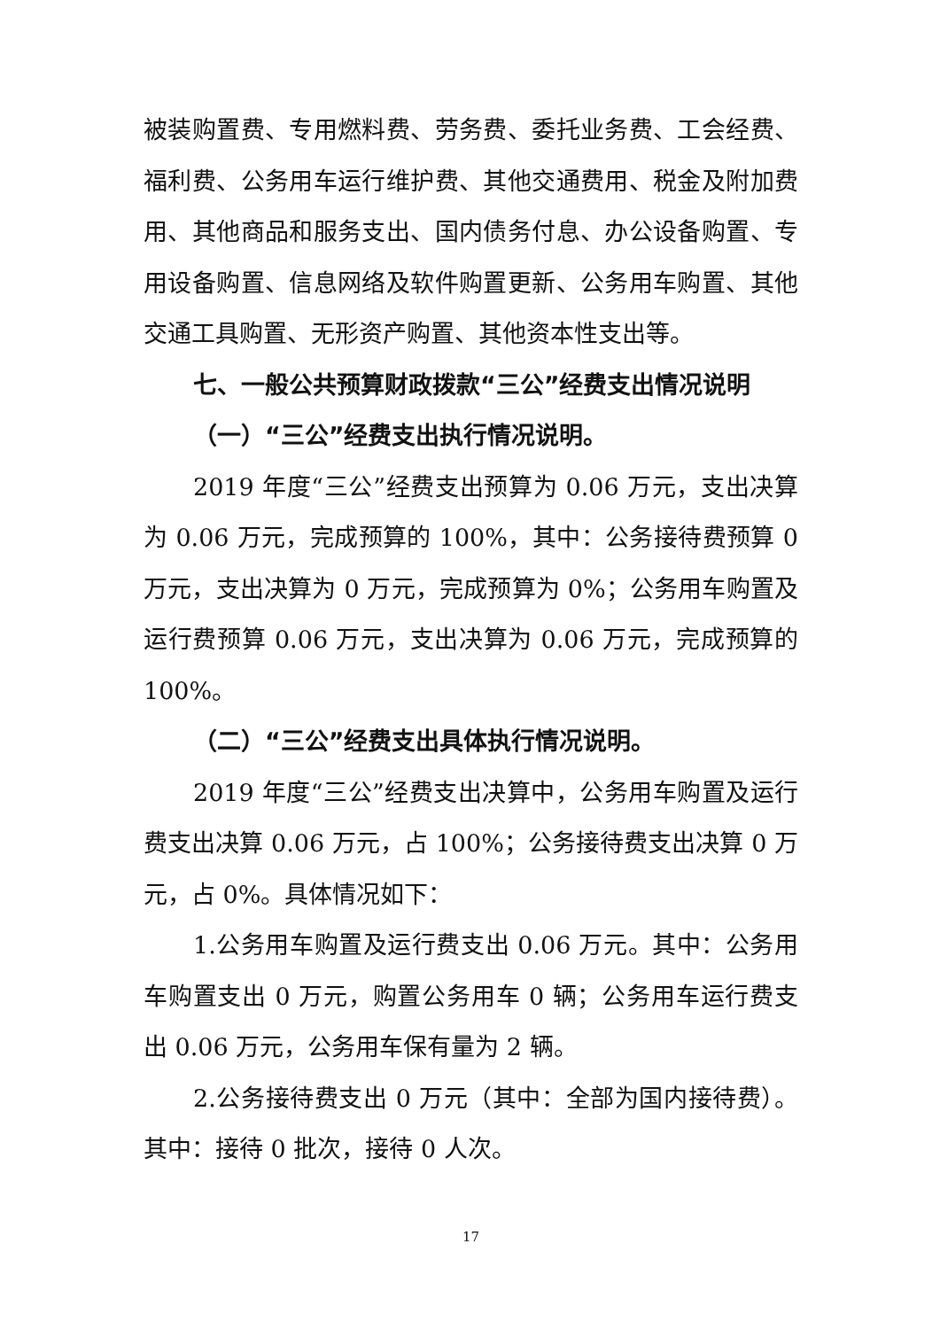被装购置费、专用燃料费、劳务费、委托业务费、工会经费、福利费、公务用车运行维护费、其他交通费用、税金及附加费用、其他商品和服务支出、国内债务付息、办公设备购置、专用设备购置、信息网络及软件购置更新、公务用车购置、其他交通工具购置、无形资产购置、其他资本性支出等。
七、一般公共预算财政拨款“三公”经费支出情况说明
（一）“三公”经费支出执行情况说明。
2019 年度“三公”经费支出预算为 0.06 万元，支出决算为 0.06 万元，完成预算的 100%，其中：公务接待费预算 0 万元，支出决算为 0 万元，完成预算为 0%；公务用车购置及运行费预算 0.06 万元，支出决算为 0.06 万元，完成预算的 100%。
（二）“三公”经费支出具体执行情况说明。
2019 年度“三公”经费支出决算中，公务用车购置及运行费支出决算 0.06 万元，占 100%；公务接待费支出决算 0 万元，占 0%。具体情况如下：
1.公务用车购置及运行费支出 0.06 万元。其中：公务用车购置支出 0 万元，购置公务用车 0 辆；公务用车运行费支出 0.06 万元，公务用车保有量为 2 辆。
2.公务接待费支出 0 万元（其中：全部为国内接待费）。其中：接待 0 批次，接待 0 人次。
17